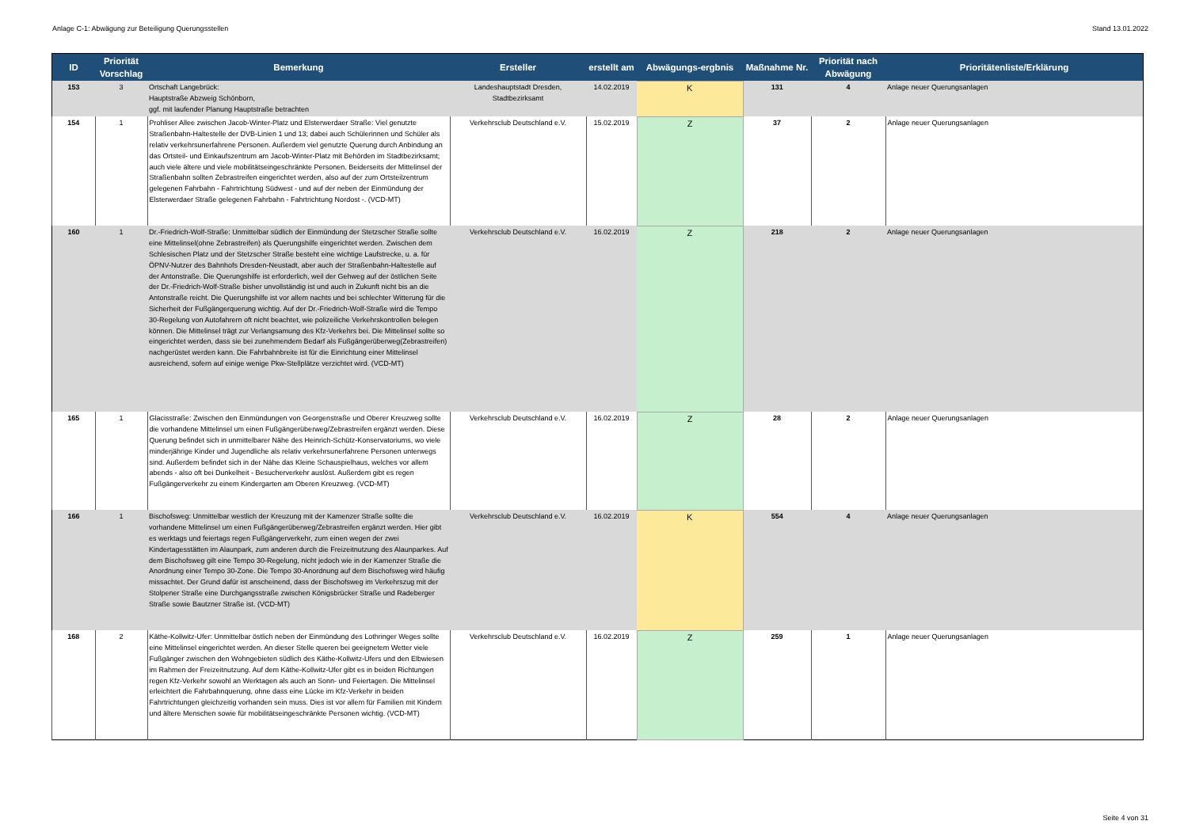Anlage C-1: Abwägung zur Beteiligung Querungsstellen Stand 13.01.2022
| ID | Priorität Vorschlag | Bemerkung | Ersteller | erstellt am | Abwägungs-ergbnis | Maßnahme Nr. | Priorität nach Abwägung | Prioritätenliste/Erklärung |
| --- | --- | --- | --- | --- | --- | --- | --- | --- |
| 153 | 3 | Ortschaft Langebrück: Hauptstraße Abzweig Schönborn, ggf. mit laufender Planung Hauptstraße betrachten | Landeshauptstadt Dresden, Stadtbezirksamt | 14.02.2019 | K | 131 | 4 | Anlage neuer Querungsanlagen |
| 154 | 1 | Prohliser Allee zwischen Jacob-Winter-Platz und Elsterwerdaer Straße: Viel genutzte Straßenbahn-Haltestelle der DVB-Linien 1 und 13; dabei auch Schülerinnen und Schüler als relativ verkehrsunerfahrene Personen. Außerdem viel genutzte Querung durch Anbindung an das Ortsteil- und Einkaufszentrum am Jacob-Winter-Platz mit Behörden im Stadtbezirksamt; auch viele ältere und viele mobilitätseingeschränkte Personen. Beiderseits der Mittelinsel der Straßenbahn sollten Zebrastreifen eingerichtet werden, also auf der zum Ortsteilzentrum gelegenen Fahrbahn - Fahrtrichtung Südwest - und auf der neben der Einmündung der Elsterwerdaer Straße gelegenen Fahrbahn - Fahrtrichtung Nordost -. (VCD-MT) | Verkehrsclub Deutschland e.V. | 15.02.2019 | Z | 37 | 2 | Anlage neuer Querungsanlagen |
| 160 | 1 | Dr.-Friedrich-Wolf-Straße: Unmittelbar südlich der Einmündung der Stetzscher Straße sollte eine Mittelinsel(ohne Zebrastreifen) als Querungshilfe eingerichtet werden. Zwischen dem Schlesischen Platz und der Stetzscher Straße besteht eine wichtige Laufstrecke, u. a. für ÖPNV-Nutzer des Bahnhofs Dresden-Neustadt, aber auch der Straßenbahn-Haltestelle auf der Antonstraße. Die Querungshilfe ist erforderlich, weil der Gehweg auf der östlichen Seite der Dr.-Friedrich-Wolf-Straße bisher unvollständig ist und auch in Zukunft nicht bis an die Antonstraße reicht. Die Querungshilfe ist vor allem nachts und bei schlechter Witterung für die Sicherheit der Fußgängerquerung wichtig. Auf der Dr.-Friedrich-Wolf-Straße wird die Tempo 30-Regelung von Autofahrern oft nicht beachtet, wie polizeiliche Verkehrskontrollen belegen können. Die Mittelinsel trägt zur Verlangsamung des Kfz-Verkehrs bei. Die Mittelinsel sollte so eingerichtet werden, dass sie bei zunehmendem Bedarf als Fußgängerüberweg(Zebrastreifen) nachgerüstet werden kann. Die Fahrbahnbreite ist für die Einrichtung einer Mittelinsel ausreichend, sofern auf einige wenige Pkw-Stellplätze verzichtet wird. (VCD-MT) | Verkehrsclub Deutschland e.V. | 16.02.2019 | Z | 218 | 2 | Anlage neuer Querungsanlagen |
| 165 | 1 | Glacisstraße: Zwischen den Einmündungen von Georgenstraße und Oberer Kreuzweg sollte die vorhandene Mittelinsel um einen Fußgängerüberweg/Zebrastreifen ergänzt werden. Diese Querung befindet sich in unmittelbarer Nähe des Heinrich-Schütz-Konservatoriums, wo viele minderjährige Kinder und Jugendliche als relativ verkehrsunerfahrene Personen unterwegs sind. Außerdem befindet sich in der Nähe das Kleine Schauspielhaus, welches vor allem abends - also oft bei Dunkelheit - Besucherverkehr auslöst. Außerdem gibt es regen Fußgängerverkehr zu einem Kindergarten am Oberen Kreuzweg. (VCD-MT) | Verkehrsclub Deutschland e.V. | 16.02.2019 | Z | 28 | 2 | Anlage neuer Querungsanlagen |
| 166 | 1 | Bischofsweg: Unmittelbar westlich der Kreuzung mit der Kamenzer Straße sollte die vorhandene Mittelinsel um einen Fußgängerüberweg/Zebrastreifen ergänzt werden. Hier gibt es werktags und feiertags regen Fußgängerverkehr, zum einen wegen der zwei Kindertagesstätten im Alaunpark, zum anderen durch die Freizeitnutzung des Alaunparkes. Auf dem Bischofsweg gilt eine Tempo 30-Regelung, nicht jedoch wie in der Kamenzer Straße die Anordnung einer Tempo 30-Zone. Die Tempo 30-Anordnung auf dem Bischofsweg wird häufig missachtet. Der Grund dafür ist anscheinend, dass der Bischofsweg im Verkehrszug mit der Stolpener Straße eine Durchgangsstraße zwischen Königsbrücker Straße und Radeberger Straße sowie Bautzner Straße ist. (VCD-MT) | Verkehrsclub Deutschland e.V. | 16.02.2019 | K | 554 | 4 | Anlage neuer Querungsanlagen |
| 168 | 2 | Käthe-Kollwitz-Ufer: Unmittelbar östlich neben der Einmündung des Lothringer Weges sollte eine Mittelinsel eingerichtet werden. An dieser Stelle queren bei geeignetem Wetter viele Fußgänger zwischen den Wohngebieten südlich des Käthe-Kollwitz-Ufers und den Elbwiesen im Rahmen der Freizeitnutzung. Auf dem Käthe-Kollwitz-Ufer gibt es in beiden Richtungen regen Kfz-Verkehr sowohl an Werktagen als auch an Sonn- und Feiertagen. Die Mittelinsel erleichtert die Fahrbahnquerung, ohne dass eine Lücke im Kfz-Verkehr in beiden Fahrtrichtungen gleichzeitig vorhanden sein muss. Dies ist vor allem für Familien mit Kindern und ältere Menschen sowie für mobilitätseingeschränkte Personen wichtig. (VCD-MT) | Verkehrsclub Deutschland e.V. | 16.02.2019 | Z | 259 | 1 | Anlage neuer Querungsanlagen |
Seite 4 von 31